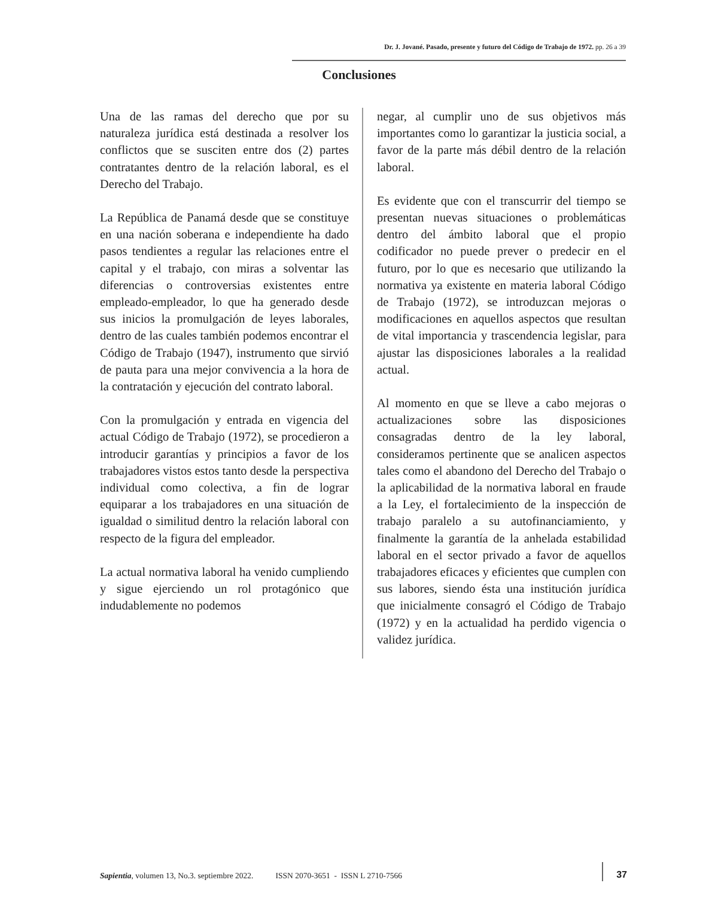Dr. J. Jované. Pasado, presente y futuro del Código de Trabajo de 1972. pp. 26 a 39
Conclusiones
Una de las ramas del derecho que por su naturaleza jurídica está destinada a resolver los conflictos que se susciten entre dos (2) partes contratantes dentro de la relación laboral, es el Derecho del Trabajo.
La República de Panamá desde que se constituye en una nación soberana e independiente ha dado pasos tendientes a regular las relaciones entre el capital y el trabajo, con miras a solventar las diferencias o controversias existentes entre empleado-empleador, lo que ha generado desde sus inicios la promulgación de leyes laborales, dentro de las cuales también podemos encontrar el Código de Trabajo (1947), instrumento que sirvió de pauta para una mejor convivencia a la hora de la contratación y ejecución del contrato laboral.
Con la promulgación y entrada en vigencia del actual Código de Trabajo (1972), se procedieron a introducir garantías y principios a favor de los trabajadores vistos estos tanto desde la perspectiva individual como colectiva, a fin de lograr equiparar a los trabajadores en una situación de igualdad o similitud dentro la relación laboral con respecto de la figura del empleador.
La actual normativa laboral ha venido cumpliendo y sigue ejerciendo un rol protagónico que indudablemente no podemos
negar, al cumplir uno de sus objetivos más importantes como lo garantizar la justicia social, a favor de la parte más débil dentro de la relación laboral.
Es evidente que con el transcurrir del tiempo se presentan nuevas situaciones o problemáticas dentro del ámbito laboral que el propio codificador no puede prever o predecir en el futuro, por lo que es necesario que utilizando la normativa ya existente en materia laboral Código de Trabajo (1972), se introduzcan mejoras o modificaciones en aquellos aspectos que resultan de vital importancia y trascendencia legislar, para ajustar las disposiciones laborales a la realidad actual.
Al momento en que se lleve a cabo mejoras o actualizaciones sobre las disposiciones consagradas dentro de la ley laboral, consideramos pertinente que se analicen aspectos tales como el abandono del Derecho del Trabajo o la aplicabilidad de la normativa laboral en fraude a la Ley, el fortalecimiento de la inspección de trabajo paralelo a su autofinanciamiento, y finalmente la garantía de la anhelada estabilidad laboral en el sector privado a favor de aquellos trabajadores eficaces y eficientes que cumplen con sus labores, siendo ésta una institución jurídica que inicialmente consagró el Código de Trabajo (1972) y en la actualidad ha perdido vigencia o validez jurídica.
Sapientia, volumen 13, No.3. septiembre 2022. ISSN 2070-3651 - ISSN L 2710-7566
37